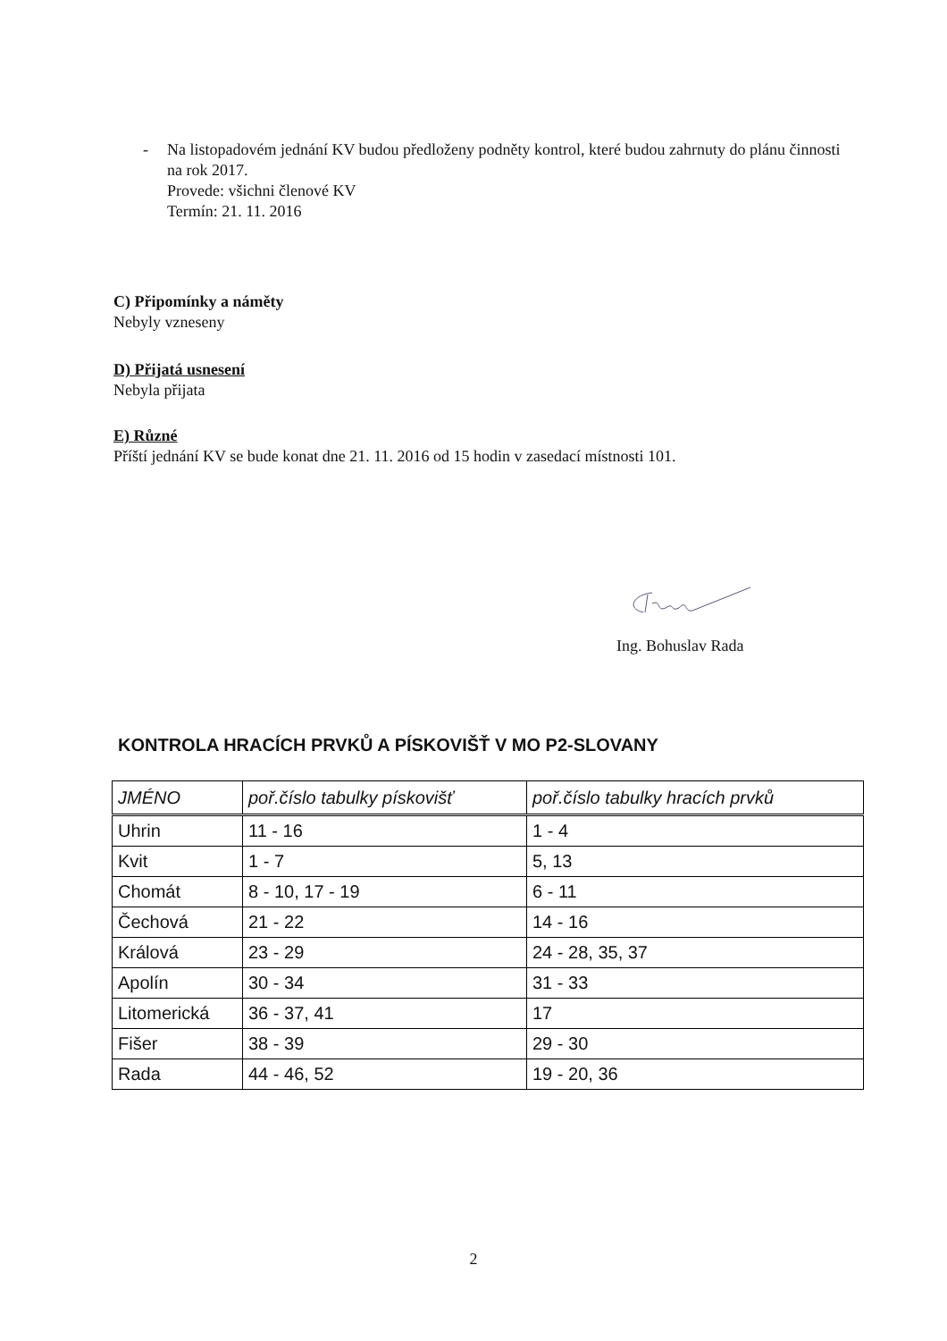- Na listopadovém jednání KV budou předloženy podněty kontrol, které budou zahrnuty do plánu činnosti na rok 2017.
Provede: všichni členové KV
Termín: 21. 11. 2016
C) Připomínky a náměty
Nebyly vzneseny
D) Přijatá usnesení
Nebyla přijata
E) Různé
Příští jednání KV se bude konat dne 21. 11. 2016 od 15 hodin v zasedací místnosti 101.
Ing. Bohuslav Rada
KONTROLA HRACÍCH PRVKŮ A PÍSKOVIŠŤ V MO P2-SLOVANY
| JMÉNO | poř.číslo tabulky pískovišť | poř.číslo tabulky hracích prvků |
| --- | --- | --- |
| Uhrin | 11 - 16 | 1 - 4 |
| Kvit | 1 - 7 | 5, 13 |
| Chomát | 8 - 10, 17 - 19 | 6 - 11 |
| Čechová | 21 - 22 | 14 - 16 |
| Králová | 23 - 29 | 24 - 28, 35, 37 |
| Apolín | 30 - 34 | 31 - 33 |
| Litomerická | 36 - 37, 41 | 17 |
| Fišer | 38 - 39 | 29 - 30 |
| Rada | 44 - 46, 52 | 19 - 20, 36 |
2